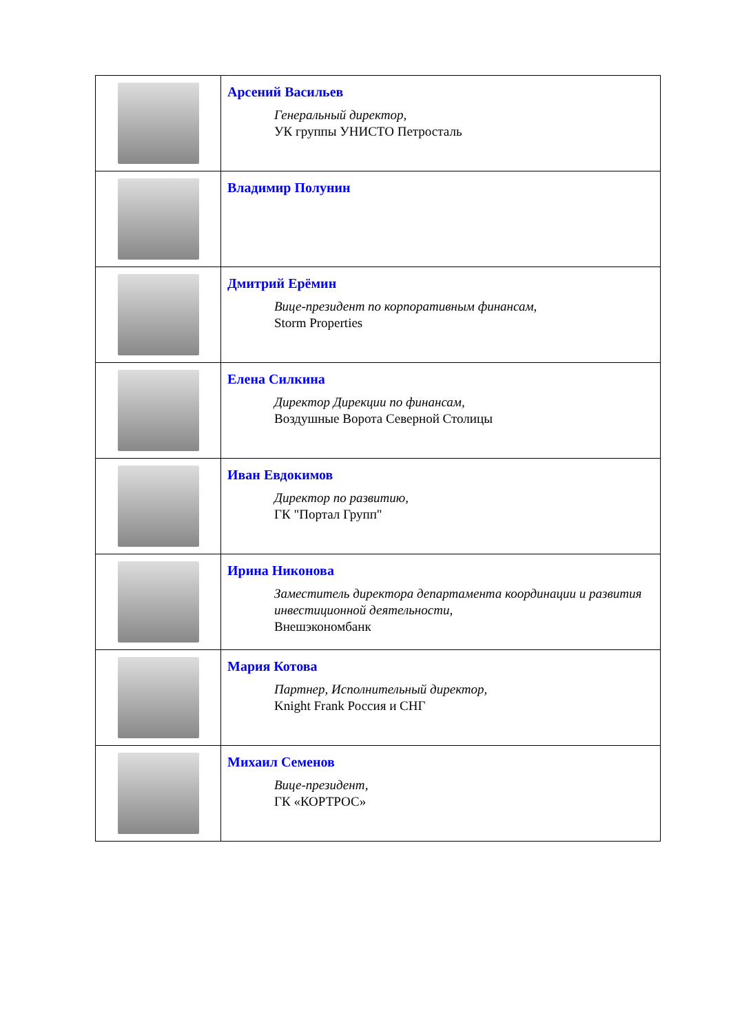| | Арсений Васильев Генеральный директор, УК группы УНИСТО Петросталь |
| | Владимир Полунин |
| | Дмитрий Ерёмин Вице-президент по корпоративным финансам, Storm Properties |
| | Елена Силкина Директор Дирекции по финансам, Воздушные Ворота Северной Столицы |
| | Иван Евдокимов Директор по развитию, ГК "Портал Групп" |
| | Ирина Никонова Заместитель директора департамента координации и развития инвестиционной деятельности, Внешэкономбанк |
| | Мария Котова Партнер, Исполнительный директор, Knight Frank Россия и СНГ |
| | Михаил Семенов Вице-президент, ГК «КОРТРОС» |